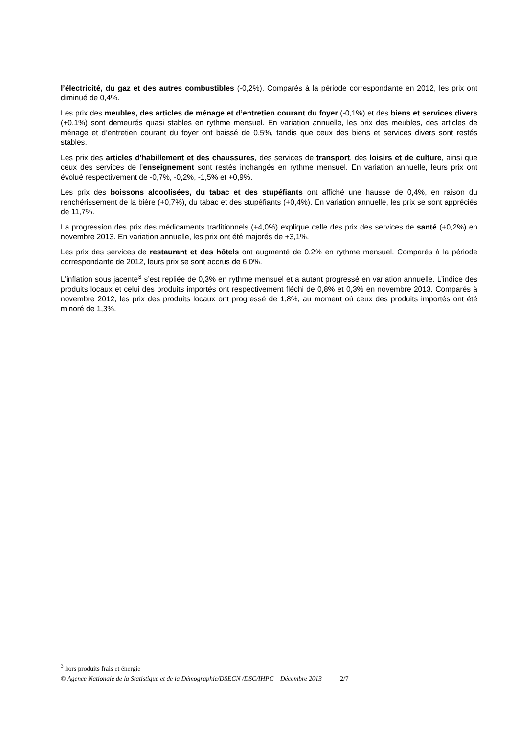l’électricité, du gaz et des autres combustibles (-0,2%). Comparés à la période correspondante en 2012, les prix ont diminué de 0,4%.
Les prix des meubles, des articles de ménage et d’entretien courant du foyer (-0,1%) et des biens et services divers (+0,1%) sont demeurés quasi stables en rythme mensuel. En variation annuelle, les prix des meubles, des articles de ménage et d’entretien courant du foyer ont baissé de 0,5%, tandis que ceux des biens et services divers sont restés stables.
Les prix des articles d'habillement et des chaussures, des services de transport, des loisirs et de culture, ainsi que ceux des services de l’enseignement sont restés inchangés en rythme mensuel. En variation annuelle, leurs prix ont évolué respectivement de -0,7%, -0,2%, -1,5% et +0,9%.
Les prix des boissons alcoolisées, du tabac et des stupéfiants ont affiché une hausse de 0,4%, en raison du renchérissement de la bière (+0,7%), du tabac et des stupéfiants (+0,4%). En variation annuelle, les prix se sont appréciés de 11,7%.
La progression des prix des médicaments traditionnels (+4,0%) explique celle des prix des services de santé (+0,2%) en novembre 2013. En variation annuelle, les prix ont été majorés de +3,1%.
Les prix des services de restaurant et des hôtels ont augmenté de 0,2% en rythme mensuel. Comparés à la période correspondante de 2012, leurs prix se sont accrus de 6,0%.
L’inflation sous jacente<sup>3</sup> s’est repliée de 0,3% en rythme mensuel et a autant progressé en variation annuelle. L’indice des produits locaux et celui des produits importés ont respectivement fléchi de 0,8% et 0,3% en novembre 2013. Comparés à novembre 2012, les prix des produits locaux ont progressé de 1,8%, au moment où ceux des produits importés ont été minoré de 1,3%.
<sup>3</sup> hors produits frais et énergie
© Agence Nationale de la Statistique et de la Démographie/DSECN /DSC/IHPC Décembre 2013 2/7